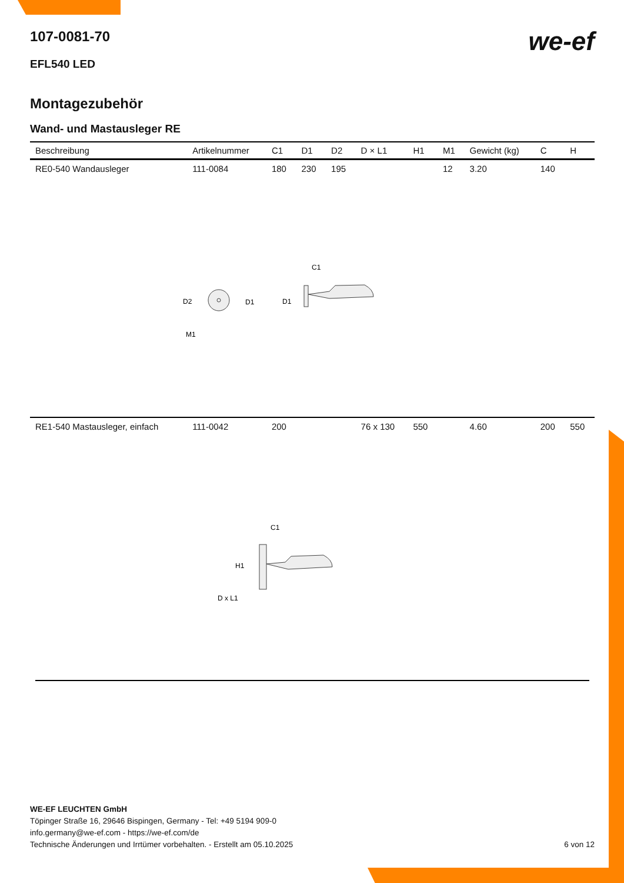we-ef
107-0081-70
EFL540 LED
Montagezubehör
Wand- und Mastausleger RE
| Beschreibung | Artikelnummer | C1 | D1 | D2 | D × L1 | H1 | M1 | Gewicht (kg) | C | H |
| --- | --- | --- | --- | --- | --- | --- | --- | --- | --- | --- |
| RE0-540 Wandausleger | 111-0084 | 180 | 230 | 195 | | | 12 | 3.20 | 140 | |
| D2 D1 M1 D1 C1 | | | | | | | | | | |
| RE1-540 Mastausleger, einfach | 111-0042 | 200 | | | 76 x 130 | 550 | | 4.60 | 200 | 550 |
| C1 H1 D x L1 | | | | | | | | | | |
WE-EF LEUCHTEN GmbH
Töpinger Straße 16, 29646 Bispingen, Germany - Tel: +49 5194 909-0
info.germany@we-ef.com - https://we-ef.com/de
Technische Änderungen und Irrtümer vorbehalten. - Erstellt am 05.10.2025 6 von 12